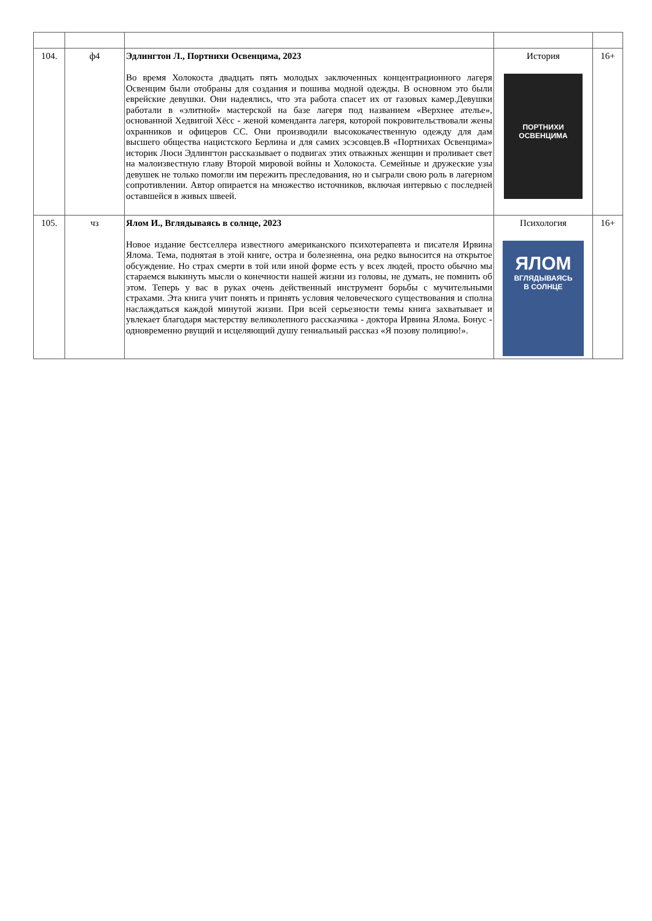| 104. | ф4 | Эдлингтон Л., Портнихи Освенцима, 2023 Во время Холокоста двадцать пять молодых заключенных концентрационного лагеря Освенцим были отобраны для создания и пошива модной одежды. В основном это были еврейские девушки. Они надеялись, что эта работа спасет их от газовых камер.Девушки работали в «элитной» мастерской на базе лагеря под названием «Верхнее ателье», основанной Хедвигой Хёсс - женой коменданта лагеря, которой покровительствовали жены охранников и офицеров СС. Они производили высококачественную одежду для дам высшего общества нацистского Берлина и для самих эсэсовцев.В «Портнихах Освенцима» историк Люси Эдлингтон рассказывает о подвигах этих отважных женщин и проливает свет на малоизвестную главу Второй мировой войны и Холокоста. Семейные и дружеские узы девушек не только помогли им пережить преследования, но и сыграли свою роль в лагерном сопротивлении. Автор опирается на множество источников, включая интервью с последней оставшейся в живых швеей. | История ПОРТНИХИ ОСВЕНЦИМА | 16+ |
| 105. | чз | Ялом И., Вглядываясь в солнце, 2023 Новое издание бестселлера известного американского психотерапевта и писателя Ирвина Ялома. Тема, поднятая в этой книге, остра и болезненна, она редко выносится на открытое обсуждение. Но страх смерти в той или иной форме есть у всех людей, просто обычно мы стараемся выкинуть мысли о конечности нашей жизни из головы, не думать, не помнить об этом. Теперь у вас в руках очень действенный инструмент борьбы с мучительными страхами. Эта книга учит понять и принять условия человеческого существования и сполна наслаждаться каждой минутой жизни. При всей серьезности темы книга захватывает и увлекает благодаря мастерству великолепного рассказчика - доктора Ирвина Ялома. Бонус - одновременно рвущий и исцеляющий душу гениальный рассказ «Я позову полицию!». | Психология ЯЛОМ ВГЛЯДЫВАЯСЬ В СОЛНЦЕ | 16+ |